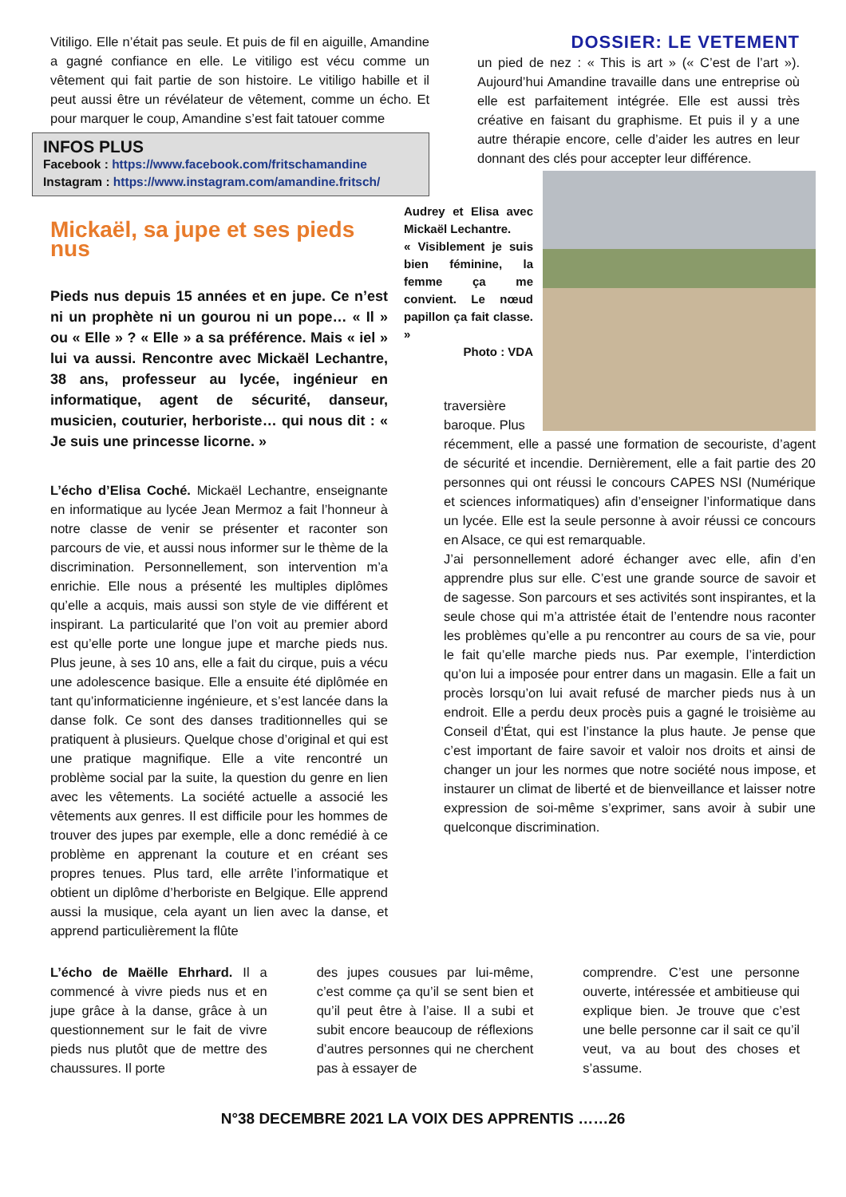Vitiligo. Elle n’était pas seule. Et puis de fil en aiguille, Amandine a gagné confiance en elle. Le vitiligo est vécu comme un vêtement qui fait partie de son histoire. Le vitiligo habille et il peut aussi être un révélateur de vêtement, comme un écho. Et pour marquer le coup, Amandine s’est fait tatouer comme
INFOS PLUS
Facebook : https://www.facebook.com/fritschamandine
Instagram : https://www.instagram.com/amandine.fritsch/
DOSSIER: LE VETEMENT
un pied de nez : « This is art » (« C’est de l’art »). Aujourd’hui Amandine travaille dans une entreprise où elle est parfaitement intégrée. Elle est aussi très créative en faisant du graphisme. Et puis il y a une autre thérapie encore, celle d’aider les autres en leur donnant des clés pour accepter leur différence.
Mickaël, sa jupe et ses pieds nus
Pieds nus depuis 15 années et en jupe. Ce n’est ni un prophète ni un gourou ni un pope… « Il » ou « Elle » ? « Elle » a sa préférence. Mais « iel » lui va aussi. Rencontre avec Mickaël Lechantre, 38 ans, professeur au lycée, ingénieur en informatique, agent de sécurité, danseur, musicien, couturier, herboriste… qui nous dit : « Je suis une princesse licorne. »
L’écho d’Elisa Coché. Mickaël Lechantre, enseignante en informatique au lycée Jean Mermoz a fait l’honneur à notre classe de venir se présenter et raconter son parcours de vie, et aussi nous informer sur le thème de la discrimination. Personnellement, son intervention m’a enrichie. Elle nous a présenté les multiples diplômes qu’elle a acquis, mais aussi son style de vie différent et inspirant. La particularité que l’on voit au premier abord est qu’elle porte une longue jupe et marche pieds nus. Plus jeune, à ses 10 ans, elle a fait du cirque, puis a vécu une adolescence basique. Elle a ensuite été diplômée en tant qu’informaticienne ingénieure, et s’est lancée dans la danse folk. Ce sont des danses traditionnelles qui se pratiquent à plusieurs. Quelque chose d’original et qui est une pratique magnifique. Elle a vite rencontré un problème social par la suite, la question du genre en lien avec les vêtements. La société actuelle a associé les vêtements aux genres. Il est difficile pour les hommes de trouver des jupes par exemple, elle a donc remédié à ce problème en apprenant la couture et en créant ses propres tenues. Plus tard, elle arrête l’informatique et obtient un diplôme d’herboriste en Belgique. Elle apprend aussi la musique, cela ayant un lien avec la danse, et apprend particulièrement la flûte
Audrey et Elisa avec Mickaël Lechantre.
« Visiblement je suis bien féminine, la femme ça me convient. Le nœud papillon ça fait classe. »
Photo : VDA
traversière
baroque. Plus
récemment, elle a passé une formation de secouriste, d’agent de sécurité et incendie. Dernièrement, elle a fait partie des 20 personnes qui ont réussi le concours CAPES NSI (Numérique et sciences informatiques) afin d’enseigner l’informatique dans un lycée. Elle est la seule personne à avoir réussi ce concours en Alsace, ce qui est remarquable.
J’ai personnellement adoré échanger avec elle, afin d’en apprendre plus sur elle. C’est une grande source de savoir et de sagesse. Son parcours et ses activités sont inspirantes, et la seule chose qui m’a attristée était de l’entendre nous raconter les problèmes qu’elle a pu rencontrer au cours de sa vie, pour le fait qu’elle marche pieds nus. Par exemple, l’interdiction qu’on lui a imposée pour entrer dans un magasin. Elle a fait un procès lorsqu’on lui avait refusé de marcher pieds nus à un endroit. Elle a perdu deux procès puis a gagné le troisième au Conseil d’État, qui est l’instance la plus haute. Je pense que c’est important de faire savoir et valoir nos droits et ainsi de changer un jour les normes que notre société nous impose, et instaurer un climat de liberté et de bienveillance et laisser notre expression de soi-même s’exprimer, sans avoir à subir une quelconque discrimination.
L’écho de Maëlle Ehrhard. Il a commencé à vivre pieds nus et en jupe grâce à la danse, grâce à un questionnement sur le fait de vivre pieds nus plutôt que de mettre des chaussures. Il porte
des jupes cousues par lui-même, c’est comme ça qu’il se sent bien et qu’il peut être à l’aise. Il a subi et subit encore beaucoup de réflexions d’autres personnes qui ne cherchent pas à essayer de
comprendre. C’est une personne ouverte, intéressée et ambitieuse qui explique bien. Je trouve que c’est une belle personne car il sait ce qu’il veut, va au bout des choses et s’assume.
N°38 DECEMBRE 2021 LA VOIX DES APPRENTIS ……26